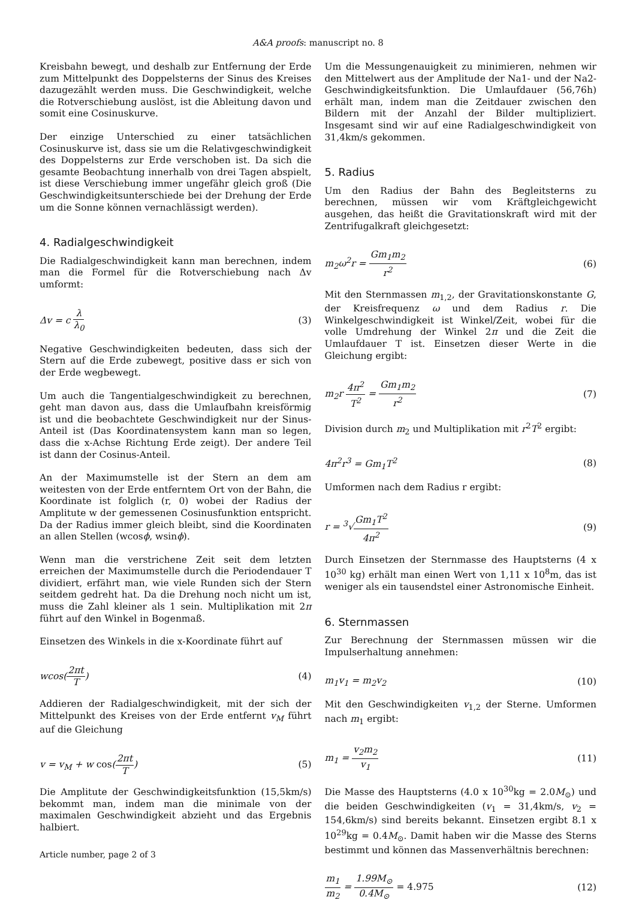A&A proofs: manuscript no. 8
Kreisbahn bewegt, und deshalb zur Entfernung der Erde zum Mittelpunkt des Doppelsterns der Sinus des Kreises dazugezählt werden muss. Die Geschwindigkeit, welche die Rotverschiebung auslöst, ist die Ableitung davon und somit eine Cosinuskurve.
Der einzige Unterschied zu einer tatsächlichen Cosinuskurve ist, dass sie um die Relativgeschwindigkeit des Doppelsterns zur Erde verschoben ist. Da sich die gesamte Beobachtung innerhalb von drei Tagen abspielt, ist diese Verschiebung immer ungefähr gleich groß (Die Geschwindigkeitsunterschiede bei der Drehung der Erde um die Sonne können vernachlässigt werden).
4. Radialgeschwindigkeit
Die Radialgeschwindigkeit kann man berechnen, indem man die Formel für die Rotverschiebung nach Δv umformt:
Δv = c λ λ<sub>0</sub> (3)
Negative Geschwindigkeiten bedeuten, dass sich der Stern auf die Erde zubewegt, positive dass er sich von der Erde wegbewegt.
Um auch die Tangentialgeschwindigkeit zu berechnen, geht man davon aus, dass die Umlaufbahn kreisförmig ist und die beobachtete Geschwindigkeit nur der Sinus-Anteil ist (Das Koordinatensystem kann man so legen, dass die x-Achse Richtung Erde zeigt). Der andere Teil ist dann der Cosinus-Anteil.
An der Maximumstelle ist der Stern an dem am weitesten von der Erde entferntem Ort von der Bahn, die Koordinate ist folglich (r, 0) wobei der Radius der Amplitute w der gemessenen Cosinusfunktion entspricht. Da der Radius immer gleich bleibt, sind die Koordinaten an allen Stellen (wcosϕ, wsinϕ).
Wenn man die verstrichene Zeit seit dem letzten erreichen der Maximumstelle durch die Periodendauer T dividiert, erfährt man, wie viele Runden sich der Stern seitdem gedreht hat. Da die Drehung noch nicht um ist, muss die Zahl kleiner als 1 sein. Multiplikation mit 2π führt auf den Winkel in Bogenmaß.
Einsetzen des Winkels in die x-Koordinate führt auf
wcos(2πt T) (4)
Addieren der Radialgeschwindigkeit, mit der sich der Mittelpunkt des Kreises von der Erde entfernt v<sub>M</sub> führt auf die Gleichung
v = v<sub>M</sub> + w cos(2πt T) (5)
Die Amplitute der Geschwindigkeitsfunktion (15,5km/s) bekommt man, indem man die minimale von der maximalen Geschwindigkeit abzieht und das Ergebnis halbiert.
Article number, page 2 of 3
Um die Messungenauigkeit zu minimieren, nehmen wir den Mittelwert aus der Amplitude der Na1- und der Na2-Geschwindigkeitsfunktion. Die Umlaufdauer (56,76h) erhält man, indem man die Zeitdauer zwischen den Bildern mit der Anzahl der Bilder multipliziert. Insgesamt sind wir auf eine Radialgeschwindigkeit von 31,4km/s gekommen.
5. Radius
Um den Radius der Bahn des Begleitsterns zu berechnen, müssen wir vom Kräftgleichgewicht ausgehen, das heißt die Gravitationskraft wird mit der Zentrifugalkraft gleichgesetzt:
m<sub>2</sub>ω<sup>2</sup>r = Gm<sub>1</sub>m<sub>2</sub> r<sup>2</sup> (6)
Mit den Sternmassen m<sub>1,2</sub>, der Gravitationskonstante G, der Kreisfrequenz ω und dem Radius r. Die Winkelgeschwindigkeit ist Winkel/Zeit, wobei für die volle Umdrehung der Winkel 2π und die Zeit die Umlaufdauer T ist. Einsetzen dieser Werte in die Gleichung ergibt:
m<sub>2</sub>r 4π<sup>2</sup> T<sup>2</sup> = Gm<sub>1</sub>m<sub>2</sub> r<sup>2</sup> (7)
Division durch m<sub>2</sub> und Multiplikation mit r<sup>2</sup>T<sup>2</sup> ergibt:
4π<sup>2</sup>r<sup>3</sup> = Gm<sub>1</sub>T<sup>2</sup> (8)
Umformen nach dem Radius r ergibt:
r = <sup>3</sup>√Gm<sub>1</sub>T<sup>2</sup> 4π<sup>2</sup> (9)
Durch Einsetzen der Sternmasse des Hauptsterns (4 x 10<sup>30</sup> kg) erhält man einen Wert von 1,11 x 10<sup>8</sup>m, das ist weniger als ein tausendstel einer Astronomische Einheit.
6. Sternmassen
Zur Berechnung der Sternmassen müssen wir die Impulserhaltung annehmen:
m<sub>1</sub>v<sub>1</sub> = m<sub>2</sub>v<sub>2</sub> (10)
Mit den Geschwindigkeiten v<sub>1,2</sub> der Sterne. Umformen nach m<sub>1</sub> ergibt:
m<sub>1</sub> = v<sub>2</sub>m<sub>2</sub> v<sub>1</sub> (11)
Die Masse des Hauptsterns (4.0 x 10<sup>30</sup>kg = 2.0M<sub>⊙</sub>) und die beiden Geschwindigkeiten (v<sub>1</sub> = 31,4km/s, v<sub>2</sub> = 154,6km/s) sind bereits bekannt. Einsetzen ergibt 8.1 x 10<sup>29</sup>kg = 0.4M<sub>⊙</sub>. Damit haben wir die Masse des Sterns bestimmt und können das Massenverhältnis berechnen:
m<sub>1</sub> m<sub>2</sub> = 1.99M<sub>⊙</sub> 0.4M<sub>⊙</sub> = 4.975 (12)